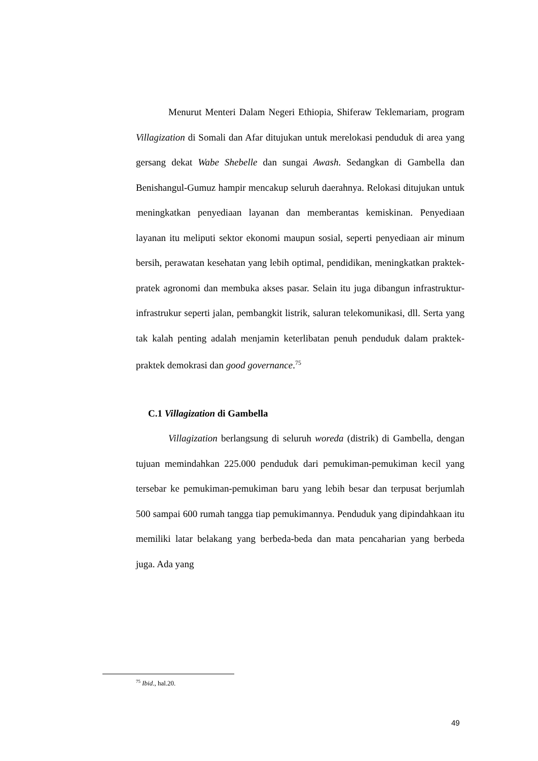Menurut Menteri Dalam Negeri Ethiopia, Shiferaw Teklemariam, program Villagization di Somali dan Afar ditujukan untuk merelokasi penduduk di area yang gersang dekat Wabe Shebelle dan sungai Awash. Sedangkan di Gambella dan Benishangul-Gumuz hampir mencakup seluruh daerahnya. Relokasi ditujukan untuk meningkatkan penyediaan layanan dan memberantas kemiskinan. Penyediaan layanan itu meliputi sektor ekonomi maupun sosial, seperti penyediaan air minum bersih, perawatan kesehatan yang lebih optimal, pendidikan, meningkatkan praktek-pratek agronomi dan membuka akses pasar. Selain itu juga dibangun infrastruktur-infrastrukur seperti jalan, pembangkit listrik, saluran telekomunikasi, dll. Serta yang tak kalah penting adalah menjamin keterlibatan penuh penduduk dalam praktek-praktek demokrasi dan good governance.<sup>75</sup>
C.1 Villagization di Gambella
Villagization berlangsung di seluruh woreda (distrik) di Gambella, dengan tujuan memindahkan 225.000 penduduk dari pemukiman-pemukiman kecil yang tersebar ke pemukiman-pemukiman baru yang lebih besar dan terpusat berjumlah 500 sampai 600 rumah tangga tiap pemukimannya. Penduduk yang dipindahkaan itu memiliki latar belakang yang berbeda-beda dan mata pencaharian yang berbeda juga. Ada yang
<sup>75</sup> Ibid., hal.20.
49